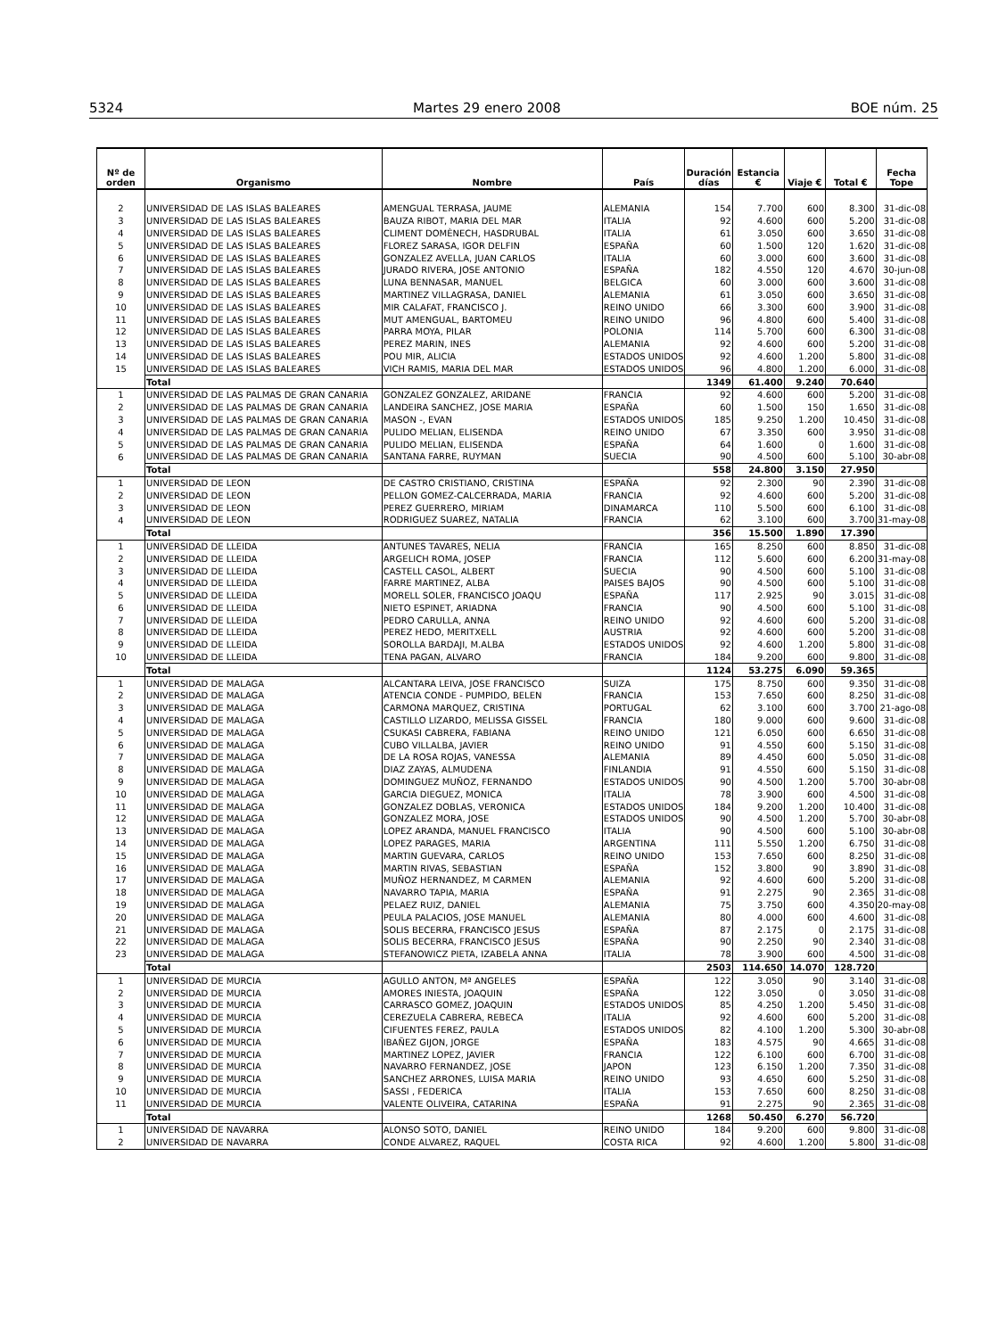5324 Martes 29 enero 2008 BOE núm. 25
| Nº de orden | Organismo | Nombre | País | Duración días | Estancia € | Viaje € | Total € | Fecha Tope |
| --- | --- | --- | --- | --- | --- | --- | --- | --- |
| 2 | UNIVERSIDAD DE LAS ISLAS BALEARES | AMENGUAL TERRASA, JAUME | ALEMANIA | 154 | 7.700 | 600 | 8.300 | 31-dic-08 |
| 3 | UNIVERSIDAD DE LAS ISLAS BALEARES | BAUZA RIBOT, MARIA DEL MAR | ITALIA | 92 | 4.600 | 600 | 5.200 | 31-dic-08 |
| 4 | UNIVERSIDAD DE LAS ISLAS BALEARES | CLIMENT DOMÈNECH, HASDRUBAL | ITALIA | 61 | 3.050 | 600 | 3.650 | 31-dic-08 |
| 5 | UNIVERSIDAD DE LAS ISLAS BALEARES | FLOREZ SARASA, IGOR DELFIN | ESPAÑA | 60 | 1.500 | 120 | 1.620 | 31-dic-08 |
| 6 | UNIVERSIDAD DE LAS ISLAS BALEARES | GONZALEZ AVELLA, JUAN CARLOS | ITALIA | 60 | 3.000 | 600 | 3.600 | 31-dic-08 |
| 7 | UNIVERSIDAD DE LAS ISLAS BALEARES | JURADO RIVERA, JOSE ANTONIO | ESPAÑA | 182 | 4.550 | 120 | 4.670 | 30-jun-08 |
| 8 | UNIVERSIDAD DE LAS ISLAS BALEARES | LUNA BENNASAR, MANUEL | BELGICA | 60 | 3.000 | 600 | 3.600 | 31-dic-08 |
| 9 | UNIVERSIDAD DE LAS ISLAS BALEARES | MARTINEZ VILLAGRASA, DANIEL | ALEMANIA | 61 | 3.050 | 600 | 3.650 | 31-dic-08 |
| 10 | UNIVERSIDAD DE LAS ISLAS BALEARES | MIR CALAFAT, FRANCISCO J. | REINO UNIDO | 66 | 3.300 | 600 | 3.900 | 31-dic-08 |
| 11 | UNIVERSIDAD DE LAS ISLAS BALEARES | MUT AMENGUAL, BARTOMEU | REINO UNIDO | 96 | 4.800 | 600 | 5.400 | 31-dic-08 |
| 12 | UNIVERSIDAD DE LAS ISLAS BALEARES | PARRA MOYA, PILAR | POLONIA | 114 | 5.700 | 600 | 6.300 | 31-dic-08 |
| 13 | UNIVERSIDAD DE LAS ISLAS BALEARES | PEREZ MARIN, INES | ALEMANIA | 92 | 4.600 | 600 | 5.200 | 31-dic-08 |
| 14 | UNIVERSIDAD DE LAS ISLAS BALEARES | POU MIR, ALICIA | ESTADOS UNIDOS | 92 | 4.600 | 1.200 | 5.800 | 31-dic-08 |
| 15 | UNIVERSIDAD DE LAS ISLAS BALEARES | VICH RAMIS, MARIA DEL MAR | ESTADOS UNIDOS | 96 | 4.800 | 1.200 | 6.000 | 31-dic-08 |
| | Total | | | 1349 | 61.400 | 9.240 | 70.640 | |
| 1 | UNIVERSIDAD DE LAS PALMAS DE GRAN CANARIA | GONZALEZ GONZALEZ, ARIDANE | FRANCIA | 92 | 4.600 | 600 | 5.200 | 31-dic-08 |
| 2 | UNIVERSIDAD DE LAS PALMAS DE GRAN CANARIA | LANDEIRA SANCHEZ, JOSE MARIA | ESPAÑA | 60 | 1.500 | 150 | 1.650 | 31-dic-08 |
| 3 | UNIVERSIDAD DE LAS PALMAS DE GRAN CANARIA | MASON -, EVAN | ESTADOS UNIDOS | 185 | 9.250 | 1.200 | 10.450 | 31-dic-08 |
| 4 | UNIVERSIDAD DE LAS PALMAS DE GRAN CANARIA | PULIDO MELIAN, ELISENDA | REINO UNIDO | 67 | 3.350 | 600 | 3.950 | 31-dic-08 |
| 5 | UNIVERSIDAD DE LAS PALMAS DE GRAN CANARIA | PULIDO MELIAN, ELISENDA | ESPAÑA | 64 | 1.600 | 0 | 1.600 | 31-dic-08 |
| 6 | UNIVERSIDAD DE LAS PALMAS DE GRAN CANARIA | SANTANA FARRE, RUYMAN | SUECIA | 90 | 4.500 | 600 | 5.100 | 30-abr-08 |
| | Total | | | 558 | 24.800 | 3.150 | 27.950 | |
| 1 | UNIVERSIDAD DE LEON | DE CASTRO CRISTIANO, CRISTINA | ESPAÑA | 92 | 2.300 | 90 | 2.390 | 31-dic-08 |
| 2 | UNIVERSIDAD DE LEON | PELLON GOMEZ-CALCERRADA, MARIA | FRANCIA | 92 | 4.600 | 600 | 5.200 | 31-dic-08 |
| 3 | UNIVERSIDAD DE LEON | PEREZ GUERRERO, MIRIAM | DINAMARCA | 110 | 5.500 | 600 | 6.100 | 31-dic-08 |
| 4 | UNIVERSIDAD DE LEON | RODRIGUEZ SUAREZ, NATALIA | FRANCIA | 62 | 3.100 | 600 | 3.700 | 31-may-08 |
| | Total | | | 356 | 15.500 | 1.890 | 17.390 | |
| 1 | UNIVERSIDAD DE LLEIDA | ANTUNES TAVARES, NELIA | FRANCIA | 165 | 8.250 | 600 | 8.850 | 31-dic-08 |
| 2 | UNIVERSIDAD DE LLEIDA | ARGELICH ROMA, JOSEP | FRANCIA | 112 | 5.600 | 600 | 6.200 | 31-may-08 |
| 3 | UNIVERSIDAD DE LLEIDA | CASTELL CASOL, ALBERT | SUECIA | 90 | 4.500 | 600 | 5.100 | 31-dic-08 |
| 4 | UNIVERSIDAD DE LLEIDA | FARRE MARTINEZ, ALBA | PAISES BAJOS | 90 | 4.500 | 600 | 5.100 | 31-dic-08 |
| 5 | UNIVERSIDAD DE LLEIDA | MORELL SOLER, FRANCISCO JOAQU | ESPAÑA | 117 | 2.925 | 90 | 3.015 | 31-dic-08 |
| 6 | UNIVERSIDAD DE LLEIDA | NIETO ESPINET, ARIADNA | FRANCIA | 90 | 4.500 | 600 | 5.100 | 31-dic-08 |
| 7 | UNIVERSIDAD DE LLEIDA | PEDRO CARULLA, ANNA | REINO UNIDO | 92 | 4.600 | 600 | 5.200 | 31-dic-08 |
| 8 | UNIVERSIDAD DE LLEIDA | PEREZ HEDO, MERITXELL | AUSTRIA | 92 | 4.600 | 600 | 5.200 | 31-dic-08 |
| 9 | UNIVERSIDAD DE LLEIDA | SOROLLA BARDAJI, M.ALBA | ESTADOS UNIDOS | 92 | 4.600 | 1.200 | 5.800 | 31-dic-08 |
| 10 | UNIVERSIDAD DE LLEIDA | TENA PAGAN, ALVARO | FRANCIA | 184 | 9.200 | 600 | 9.800 | 31-dic-08 |
| | Total | | | 1124 | 53.275 | 6.090 | 59.365 | |
| 1 | UNIVERSIDAD DE MALAGA | ALCANTARA LEIVA, JOSE FRANCISCO | SUIZA | 175 | 8.750 | 600 | 9.350 | 31-dic-08 |
| 2 | UNIVERSIDAD DE MALAGA | ATENCIA CONDE - PUMPIDO, BELEN | FRANCIA | 153 | 7.650 | 600 | 8.250 | 31-dic-08 |
| 3 | UNIVERSIDAD DE MALAGA | CARMONA MARQUEZ, CRISTINA | PORTUGAL | 62 | 3.100 | 600 | 3.700 | 21-ago-08 |
| 4 | UNIVERSIDAD DE MALAGA | CASTILLO LIZARDO, MELISSA GISSEL | FRANCIA | 180 | 9.000 | 600 | 9.600 | 31-dic-08 |
| 5 | UNIVERSIDAD DE MALAGA | CSUKASI CABRERA, FABIANA | REINO UNIDO | 121 | 6.050 | 600 | 6.650 | 31-dic-08 |
| 6 | UNIVERSIDAD DE MALAGA | CUBO VILLALBA, JAVIER | REINO UNIDO | 91 | 4.550 | 600 | 5.150 | 31-dic-08 |
| 7 | UNIVERSIDAD DE MALAGA | DE LA ROSA ROJAS, VANESSA | ALEMANIA | 89 | 4.450 | 600 | 5.050 | 31-dic-08 |
| 8 | UNIVERSIDAD DE MALAGA | DIAZ ZAYAS, ALMUDENA | FINLANDIA | 91 | 4.550 | 600 | 5.150 | 31-dic-08 |
| 9 | UNIVERSIDAD DE MALAGA | DOMINGUEZ MUÑOZ, FERNANDO | ESTADOS UNIDOS | 90 | 4.500 | 1.200 | 5.700 | 30-abr-08 |
| 10 | UNIVERSIDAD DE MALAGA | GARCIA DIEGUEZ, MONICA | ITALIA | 78 | 3.900 | 600 | 4.500 | 31-dic-08 |
| 11 | UNIVERSIDAD DE MALAGA | GONZALEZ DOBLAS, VERONICA | ESTADOS UNIDOS | 184 | 9.200 | 1.200 | 10.400 | 31-dic-08 |
| 12 | UNIVERSIDAD DE MALAGA | GONZALEZ MORA, JOSE | ESTADOS UNIDOS | 90 | 4.500 | 1.200 | 5.700 | 30-abr-08 |
| 13 | UNIVERSIDAD DE MALAGA | LOPEZ ARANDA, MANUEL FRANCISCO | ITALIA | 90 | 4.500 | 600 | 5.100 | 30-abr-08 |
| 14 | UNIVERSIDAD DE MALAGA | LOPEZ PARAGES, MARIA | ARGENTINA | 111 | 5.550 | 1.200 | 6.750 | 31-dic-08 |
| 15 | UNIVERSIDAD DE MALAGA | MARTIN GUEVARA, CARLOS | REINO UNIDO | 153 | 7.650 | 600 | 8.250 | 31-dic-08 |
| 16 | UNIVERSIDAD DE MALAGA | MARTIN RIVAS, SEBASTIAN | ESPAÑA | 152 | 3.800 | 90 | 3.890 | 31-dic-08 |
| 17 | UNIVERSIDAD DE MALAGA | MUÑOZ HERNANDEZ, M CARMEN | ALEMANIA | 92 | 4.600 | 600 | 5.200 | 31-dic-08 |
| 18 | UNIVERSIDAD DE MALAGA | NAVARRO TAPIA, MARIA | ESPAÑA | 91 | 2.275 | 90 | 2.365 | 31-dic-08 |
| 19 | UNIVERSIDAD DE MALAGA | PELAEZ RUIZ, DANIEL | ALEMANIA | 75 | 3.750 | 600 | 4.350 | 20-may-08 |
| 20 | UNIVERSIDAD DE MALAGA | PEULA PALACIOS, JOSE MANUEL | ALEMANIA | 80 | 4.000 | 600 | 4.600 | 31-dic-08 |
| 21 | UNIVERSIDAD DE MALAGA | SOLIS BECERRA, FRANCISCO JESUS | ESPAÑA | 87 | 2.175 | 0 | 2.175 | 31-dic-08 |
| 22 | UNIVERSIDAD DE MALAGA | SOLIS BECERRA, FRANCISCO JESUS | ESPAÑA | 90 | 2.250 | 90 | 2.340 | 31-dic-08 |
| 23 | UNIVERSIDAD DE MALAGA | STEFANOWICZ PIETA, IZABELA ANNA | ITALIA | 78 | 3.900 | 600 | 4.500 | 31-dic-08 |
| | Total | | | 2503 | 114.650 | 14.070 | 128.720 | |
| 1 | UNIVERSIDAD DE MURCIA | AGULLO ANTON, Mª ANGELES | ESPAÑA | 122 | 3.050 | 90 | 3.140 | 31-dic-08 |
| 2 | UNIVERSIDAD DE MURCIA | AMORES INIESTA, JOAQUIN | ESPAÑA | 122 | 3.050 | 0 | 3.050 | 31-dic-08 |
| 3 | UNIVERSIDAD DE MURCIA | CARRASCO GOMEZ, JOAQUIN | ESTADOS UNIDOS | 85 | 4.250 | 1.200 | 5.450 | 31-dic-08 |
| 4 | UNIVERSIDAD DE MURCIA | CEREZUELA CABRERA, REBECA | ITALIA | 92 | 4.600 | 600 | 5.200 | 31-dic-08 |
| 5 | UNIVERSIDAD DE MURCIA | CIFUENTES FEREZ, PAULA | ESTADOS UNIDOS | 82 | 4.100 | 1.200 | 5.300 | 30-abr-08 |
| 6 | UNIVERSIDAD DE MURCIA | IBAÑEZ GIJON, JORGE | ESPAÑA | 183 | 4.575 | 90 | 4.665 | 31-dic-08 |
| 7 | UNIVERSIDAD DE MURCIA | MARTINEZ LOPEZ, JAVIER | FRANCIA | 122 | 6.100 | 600 | 6.700 | 31-dic-08 |
| 8 | UNIVERSIDAD DE MURCIA | NAVARRO FERNANDEZ, JOSE | JAPON | 123 | 6.150 | 1.200 | 7.350 | 31-dic-08 |
| 9 | UNIVERSIDAD DE MURCIA | SANCHEZ ARRONES, LUISA MARIA | REINO UNIDO | 93 | 4.650 | 600 | 5.250 | 31-dic-08 |
| 10 | UNIVERSIDAD DE MURCIA | SASSI , FEDERICA | ITALIA | 153 | 7.650 | 600 | 8.250 | 31-dic-08 |
| 11 | UNIVERSIDAD DE MURCIA | VALENTE OLIVEIRA, CATARINA | ESPAÑA | 91 | 2.275 | 90 | 2.365 | 31-dic-08 |
| | Total | | | 1268 | 50.450 | 6.270 | 56.720 | |
| 1 | UNIVERSIDAD DE NAVARRA | ALONSO SOTO, DANIEL | REINO UNIDO | 184 | 9.200 | 600 | 9.800 | 31-dic-08 |
| 2 | UNIVERSIDAD DE NAVARRA | CONDE ALVAREZ, RAQUEL | COSTA RICA | 92 | 4.600 | 1.200 | 5.800 | 31-dic-08 |